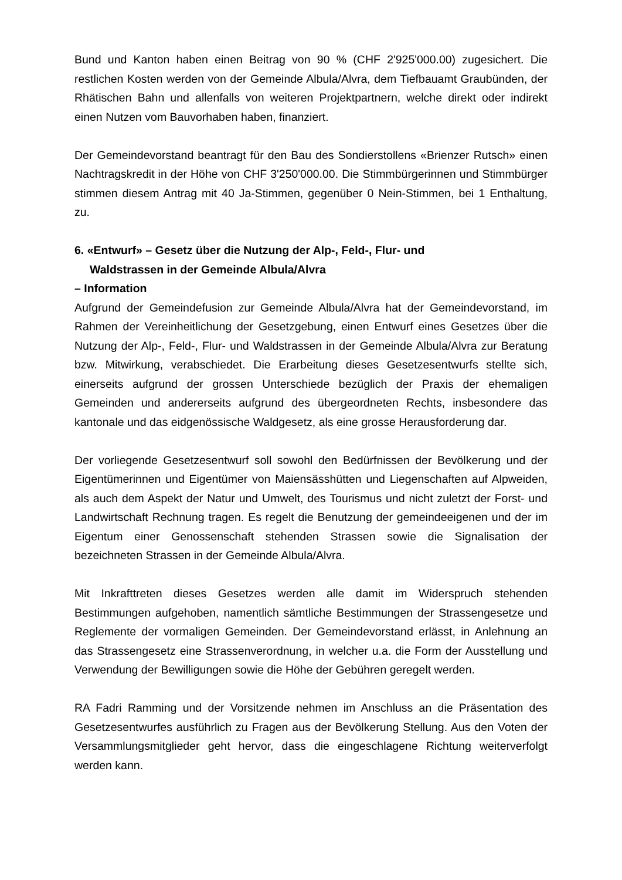Bund und Kanton haben einen Beitrag von 90 % (CHF 2'925'000.00) zugesichert. Die restlichen Kosten werden von der Gemeinde Albula/Alvra, dem Tiefbauamt Graubünden, der Rhätischen Bahn und allenfalls von weiteren Projektpartnern, welche direkt oder indirekt einen Nutzen vom Bauvorhaben haben, finanziert.
Der Gemeindevorstand beantragt für den Bau des Sondierstollens «Brienzer Rutsch» einen Nachtragskredit in der Höhe von CHF 3'250'000.00. Die Stimmbürgerinnen und Stimmbürger stimmen diesem Antrag mit 40 Ja-Stimmen, gegenüber 0 Nein-Stimmen, bei 1 Enthaltung, zu.
6. «Entwurf» – Gesetz über die Nutzung der Alp-, Feld-, Flur- und
Waldstrassen in der Gemeinde Albula/Alvra
– Information
Aufgrund der Gemeindefusion zur Gemeinde Albula/Alvra hat der Gemeindevorstand, im Rahmen der Vereinheitlichung der Gesetzgebung, einen Entwurf eines Gesetzes über die Nutzung der Alp-, Feld-, Flur- und Waldstrassen in der Gemeinde Albula/Alvra zur Beratung bzw. Mitwirkung, verabschiedet. Die Erarbeitung dieses Gesetzesentwurfs stellte sich, einerseits aufgrund der grossen Unterschiede bezüglich der Praxis der ehemaligen Gemeinden und andererseits aufgrund des übergeordneten Rechts, insbesondere das kantonale und das eidgenössische Waldgesetz, als eine grosse Herausforderung dar.
Der vorliegende Gesetzesentwurf soll sowohl den Bedürfnissen der Bevölkerung und der Eigentümerinnen und Eigentümer von Maiensässhütten und Liegenschaften auf Alpweiden, als auch dem Aspekt der Natur und Umwelt, des Tourismus und nicht zuletzt der Forst- und Landwirtschaft Rechnung tragen. Es regelt die Benutzung der gemeindeeigenen und der im Eigentum einer Genossenschaft stehenden Strassen sowie die Signalisation der bezeichneten Strassen in der Gemeinde Albula/Alvra.
Mit Inkrafttreten dieses Gesetzes werden alle damit im Widerspruch stehenden Bestimmungen aufgehoben, namentlich sämtliche Bestimmungen der Strassengesetze und Reglemente der vormaligen Gemeinden. Der Gemeindevorstand erlässt, in Anlehnung an das Strassengesetz eine Strassenverordnung, in welcher u.a. die Form der Ausstellung und Verwendung der Bewilligungen sowie die Höhe der Gebühren geregelt werden.
RA Fadri Ramming und der Vorsitzende nehmen im Anschluss an die Präsentation des Gesetzesentwurfes ausführlich zu Fragen aus der Bevölkerung Stellung. Aus den Voten der Versammlungsmitglieder geht hervor, dass die eingeschlagene Richtung weiterverfolgt werden kann.